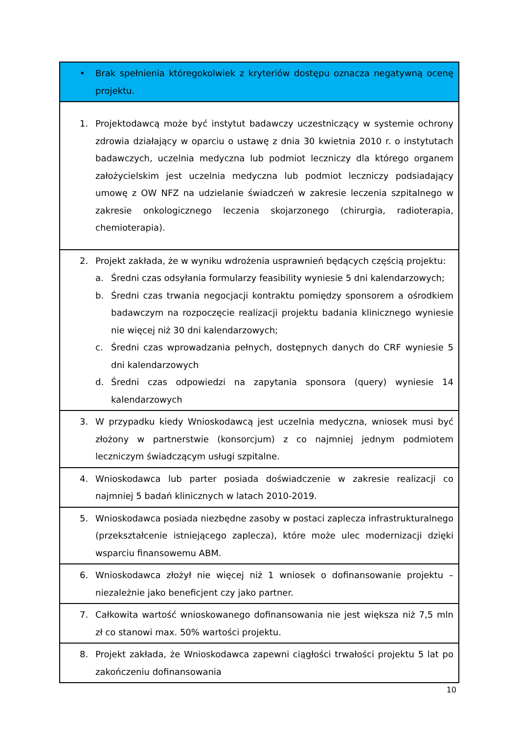| • Brak spełnienia któregokolwiek z kryteriów dostępu oznacza negatywną ocenę projektu. |
| 1. Projektodawcą może być instytut badawczy uczestniczący w systemie ochrony zdrowia działający w oparciu o ustawę z dnia 30 kwietnia 2010 r. o instytutach badawczych, uczelnia medyczna lub podmiot leczniczy dla którego organem założycielskim jest uczelnia medyczna lub podmiot leczniczy podsiadający umowę z OW NFZ na udzielanie świadczeń w zakresie leczenia szpitalnego w zakresie onkologicznego leczenia skojarzonego (chirurgia, radioterapia, chemioterapia). |
| 2. Projekt zakłada, że w wyniku wdrożenia usprawnień będących częścią projektu: a. Średni czas odsyłania formularzy feasibility wyniesie 5 dni kalendarzowych; b. Średni czas trwania negocjacji kontraktu pomiędzy sponsorem a ośrodkiem badawczym na rozpoczęcie realizacji projektu badania klinicznego wyniesie nie więcej niż 30 dni kalendarzowych; c. Średni czas wprowadzania pełnych, dostępnych danych do CRF wyniesie 5 dni kalendarzowych d. Średni czas odpowiedzi na zapytania sponsora (query) wyniesie 14 kalendarzowych |
| 3. W przypadku kiedy Wnioskodawcą jest uczelnia medyczna, wniosek musi być złożony w partnerstwie (konsorcjum) z co najmniej jednym podmiotem leczniczym świadczącym usługi szpitalne. |
| 4. Wnioskodawca lub parter posiada doświadczenie w zakresie realizacji co najmniej 5 badań klinicznych w latach 2010-2019. |
| 5. Wnioskodawca posiada niezbędne zasoby w postaci zaplecza infrastrukturalnego (przekształcenie istniejącego zaplecza), które może ulec modernizacji dzięki wsparciu finansowemu ABM. |
| 6. Wnioskodawca złożył nie więcej niż 1 wniosek o dofinansowanie projektu – niezależnie jako beneficjent czy jako partner. |
| 7. Całkowita wartość wnioskowanego dofinansowania nie jest większa niż 7,5 mln zł co stanowi max. 50% wartości projektu. |
| 8. Projekt zakłada, że Wnioskodawca zapewni ciągłości trwałości projektu 5 lat po zakończeniu dofinansowania |
10